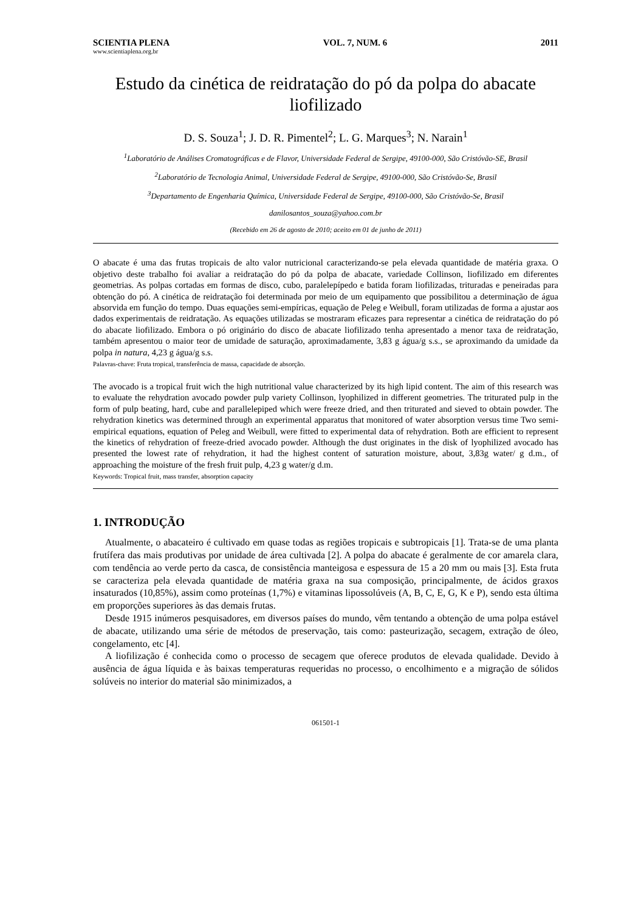SCIENTIA PLENA VOL. 7, NUM. 6 2011
www.scientiaplena.org.br
Estudo da cinética de reidratação do pó da polpa do abacate liofilizado
D. S. Souza<sup>1</sup>; J. D. R. Pimentel<sup>2</sup>; L. G. Marques<sup>3</sup>; N. Narain<sup>1</sup>
<sup>1</sup> Laboratório de Análises Cromatográficas e de Flavor, Universidade Federal de Sergipe, 49100-000, São Cristóvão-SE, Brasil
<sup>2</sup> Laboratório de Tecnologia Animal, Universidade Federal de Sergipe, 49100-000, São Cristóvão-Se, Brasil
<sup>3</sup> Departamento de Engenharia Química, Universidade Federal de Sergipe, 49100-000, São Cristóvão-Se, Brasil
danilosantos_souza@yahoo.com.br
(Recebido em 26 de agosto de 2010; aceito em 01 de junho de 2011)
O abacate é uma das frutas tropicais de alto valor nutricional caracterizando-se pela elevada quantidade de matéria graxa. O objetivo deste trabalho foi avaliar a reidratação do pó da polpa de abacate, variedade Collinson, liofilizado em diferentes geometrias. As polpas cortadas em formas de disco, cubo, paralelepípedo e batida foram liofilizadas, trituradas e peneiradas para obtenção do pó. A cinética de reidratação foi determinada por meio de um equipamento que possibilitou a determinação de água absorvida em função do tempo. Duas equações semi-empíricas, equação de Peleg e Weibull, foram utilizadas de forma a ajustar aos dados experimentais de reidratação. As equações utilizadas se mostraram eficazes para representar a cinética de reidratação do pó do abacate liofilizado. Embora o pó originário do disco de abacate liofilizado tenha apresentado a menor taxa de reidratação, também apresentou o maior teor de umidade de saturação, aproximadamente, 3,83 g água/g s.s., se aproximando da umidade da polpa in natura, 4,23 g água/g s.s.
Palavras-chave: Fruta tropical, transferência de massa, capacidade de absorção.
The avocado is a tropical fruit wich the high nutritional value characterized by its high lipid content. The aim of this research was to evaluate the rehydration avocado powder pulp variety Collinson, lyophilized in different geometries. The triturated pulp in the form of pulp beating, hard, cube and parallelepiped which were freeze dried, and then triturated and sieved to obtain powder. The rehydration kinetics was determined through an experimental apparatus that monitored of water absorption versus time Two semi-empirical equations, equation of Peleg and Weibull, were fitted to experimental data of rehydration. Both are efficient to represent the kinetics of rehydration of freeze-dried avocado powder. Although the dust originates in the disk of lyophilized avocado has presented the lowest rate of rehydration, it had the highest content of saturation moisture, about, 3,83g water/ g d.m., of approaching the moisture of the fresh fruit pulp, 4,23 g water/g d.m.
Keywords: Tropical fruit, mass transfer, absorption capacity
1. INTRODUÇÃO
Atualmente, o abacateiro é cultivado em quase todas as regiões tropicais e subtropicais [1]. Trata-se de uma planta frutífera das mais produtivas por unidade de área cultivada [2]. A polpa do abacate é geralmente de cor amarela clara, com tendência ao verde perto da casca, de consistência manteigosa e espessura de 15 a 20 mm ou mais [3]. Esta fruta se caracteriza pela elevada quantidade de matéria graxa na sua composição, principalmente, de ácidos graxos insaturados (10,85%), assim como proteínas (1,7%) e vitaminas lipossolúveis (A, B, C, E, G, K e P), sendo esta última em proporções superiores às das demais frutas.
Desde 1915 inúmeros pesquisadores, em diversos países do mundo, vêm tentando a obtenção de uma polpa estável de abacate, utilizando uma série de métodos de preservação, tais como: pasteurização, secagem, extração de óleo, congelamento, etc [4].
A liofilização é conhecida como o processo de secagem que oferece produtos de elevada qualidade. Devido à ausência de água líquida e às baixas temperaturas requeridas no processo, o encolhimento e a migração de sólidos solúveis no interior do material são minimizados, a
061501-1